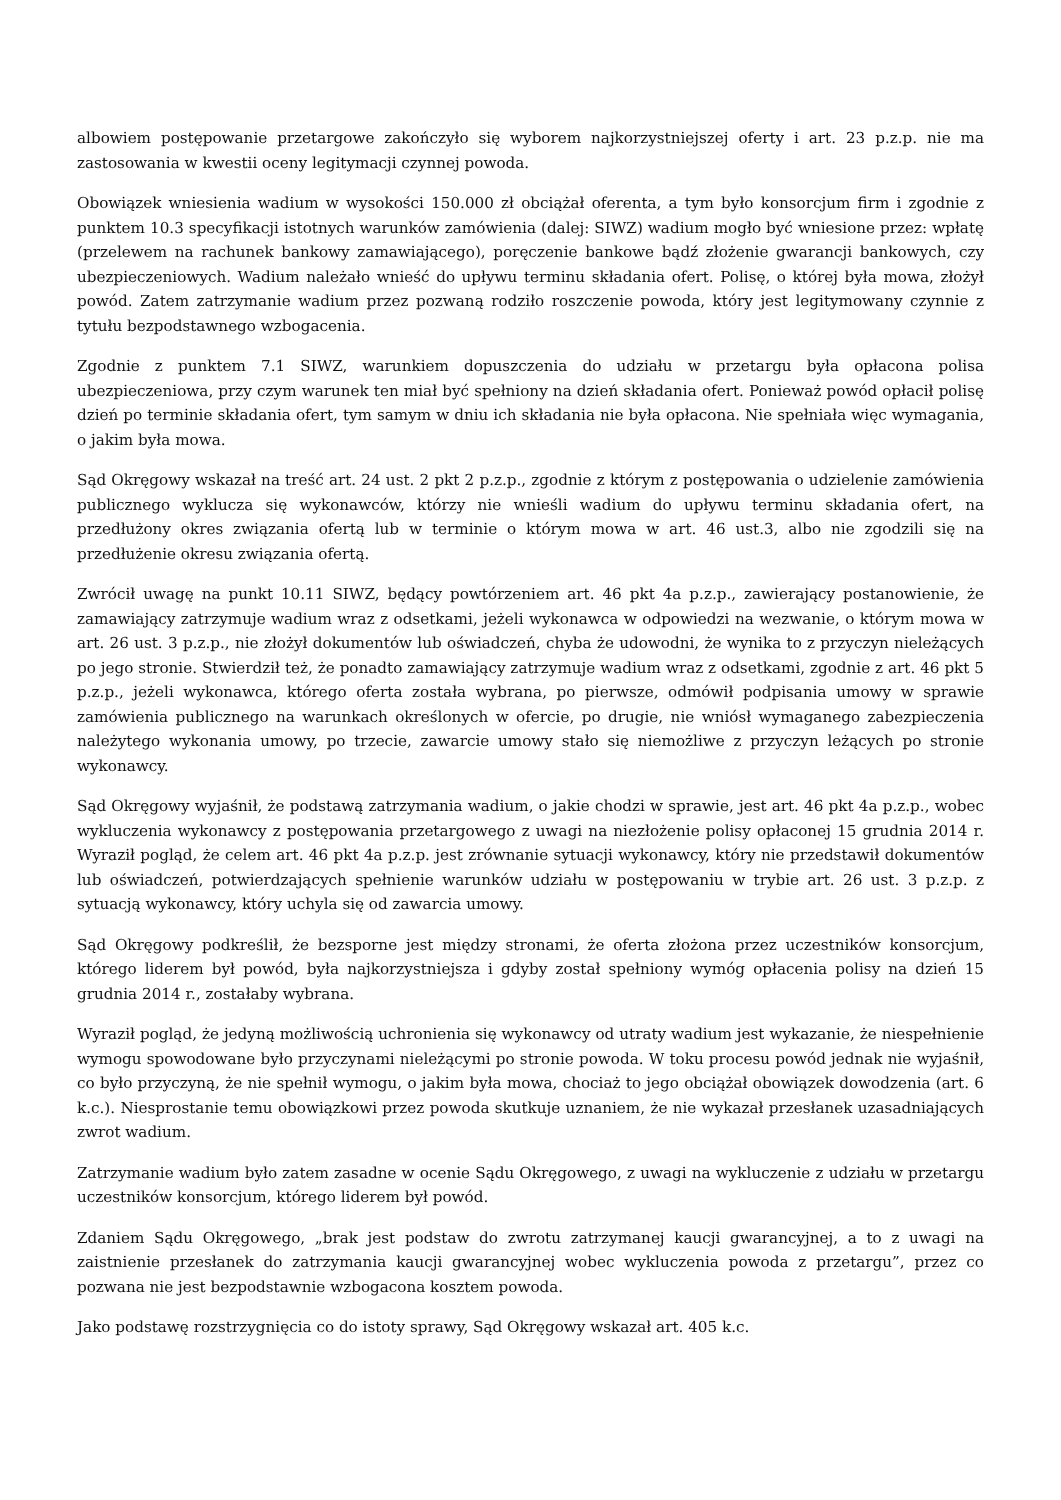albowiem postępowanie przetargowe zakończyło się wyborem najkorzystniejszej oferty i art. 23 p.z.p. nie ma zastosowania w kwestii oceny legitymacji czynnej powoda.
Obowiązek wniesienia wadium w wysokości 150.000 zł obciążał oferenta, a tym było konsorcjum firm i zgodnie z punktem 10.3 specyfikacji istotnych warunków zamówienia (dalej: SIWZ) wadium mogło być wniesione przez: wpłatę (przelewem na rachunek bankowy zamawiającego), poręczenie bankowe bądź złożenie gwarancji bankowych, czy ubezpieczeniowych. Wadium należało wnieść do upływu terminu składania ofert. Polisę, o której była mowa, złożył powód. Zatem zatrzymanie wadium przez pozwaną rodziło roszczenie powoda, który jest legitymowany czynnie z tytułu bezpodstawnego wzbogacenia.
Zgodnie z punktem 7.1 SIWZ, warunkiem dopuszczenia do udziału w przetargu była opłacona polisa ubezpieczeniowa, przy czym warunek ten miał być spełniony na dzień składania ofert. Ponieważ powód opłacił polisę dzień po terminie składania ofert, tym samym w dniu ich składania nie była opłacona. Nie spełniała więc wymagania, o jakim była mowa.
Sąd Okręgowy wskazał na treść art. 24 ust. 2 pkt 2 p.z.p., zgodnie z którym z postępowania o udzielenie zamówienia publicznego wyklucza się wykonawców, którzy nie wnieśli wadium do upływu terminu składania ofert, na przedłużony okres związania ofertą lub w terminie o którym mowa w art. 46 ust.3, albo nie zgodzili się na przedłużenie okresu związania ofertą.
Zwrócił uwagę na punkt 10.11 SIWZ, będący powtórzeniem art. 46 pkt 4a p.z.p., zawierający postanowienie, że zamawiający zatrzymuje wadium wraz z odsetkami, jeżeli wykonawca w odpowiedzi na wezwanie, o którym mowa w art. 26 ust. 3 p.z.p., nie złożył dokumentów lub oświadczeń, chyba że udowodni, że wynika to z przyczyn nieleżących po jego stronie. Stwierdził też, że ponadto zamawiający zatrzymuje wadium wraz z odsetkami, zgodnie z art. 46 pkt 5 p.z.p., jeżeli wykonawca, którego oferta została wybrana, po pierwsze, odmówił podpisania umowy w sprawie zamówienia publicznego na warunkach określonych w ofercie, po drugie, nie wniósł wymaganego zabezpieczenia należytego wykonania umowy, po trzecie, zawarcie umowy stało się niemożliwe z przyczyn leżących po stronie wykonawcy.
Sąd Okręgowy wyjaśnił, że podstawą zatrzymania wadium, o jakie chodzi w sprawie, jest art. 46 pkt 4a p.z.p., wobec wykluczenia wykonawcy z postępowania przetargowego z uwagi na niezłożenie polisy opłaconej 15 grudnia 2014 r. Wyraził pogląd, że celem art. 46 pkt 4a p.z.p. jest zrównanie sytuacji wykonawcy, który nie przedstawił dokumentów lub oświadczeń, potwierdzających spełnienie warunków udziału w postępowaniu w trybie art. 26 ust. 3 p.z.p. z sytuacją wykonawcy, który uchyla się od zawarcia umowy.
Sąd Okręgowy podkreślił, że bezsporne jest między stronami, że oferta złożona przez uczestników konsorcjum, którego liderem był powód, była najkorzystniejsza i gdyby został spełniony wymóg opłacenia polisy na dzień 15 grudnia 2014 r., zostałaby wybrana.
Wyraził pogląd, że jedyną możliwością uchronienia się wykonawcy od utraty wadium jest wykazanie, że niespełnienie wymogu spowodowane było przyczynami nieleżącymi po stronie powoda. W toku procesu powód jednak nie wyjaśnił, co było przyczyną, że nie spełnił wymogu, o jakim była mowa, chociaż to jego obciążał obowiązek dowodzenia (art. 6 k.c.). Niesprostanie temu obowiązkowi przez powoda skutkuje uznaniem, że nie wykazał przesłanek uzasadniających zwrot wadium.
Zatrzymanie wadium było zatem zasadne w ocenie Sądu Okręgowego, z uwagi na wykluczenie z udziału w przetargu uczestników konsorcjum, którego liderem był powód.
Zdaniem Sądu Okręgowego, „brak jest podstaw do zwrotu zatrzymanej kaucji gwarancyjnej, a to z uwagi na zaistnienie przesłanek do zatrzymania kaucji gwarancyjnej wobec wykluczenia powoda z przetargu”, przez co pozwana nie jest bezpodstawnie wzbogacona kosztem powoda.
Jako podstawę rozstrzygnięcia co do istoty sprawy, Sąd Okręgowy wskazał art. 405 k.c.